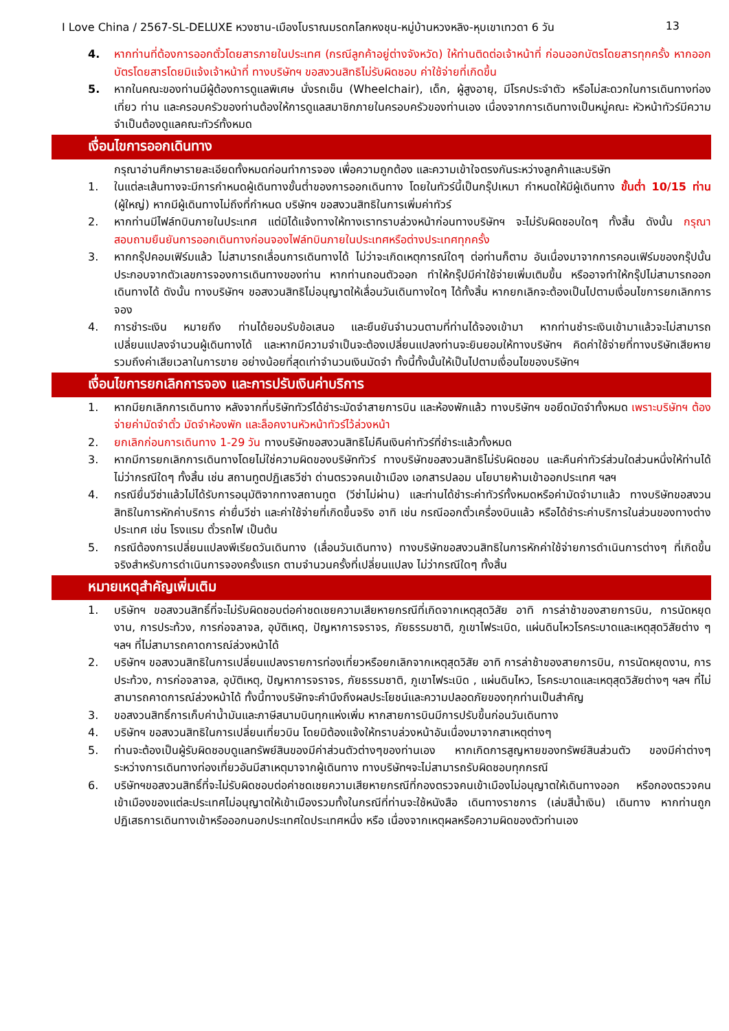I Love China / 2567-SL-DELUXE หวงซาน-เมืองโบราณมรดกโลกหงชุน-หมู่บ้านหวงหลิง-หุบเขาเทวดา 6 วัน 13
4. หากท่านที่ต้องการออกตั๋วโดยสารภายในประเทศ (กรณีลูกค้าอยู่ต่างจังหวัด) ให้ท่านติดต่อเจ้าหน้าที่ ก่อนออกบัตรโดยสารทุกครั้ง หากออกบัตรโดยสารโดยมิแจ้งเจ้าหน้าที่ ทางบริษัทฯ ขอสงวนสิทธิไม่รับผิดชอบ ค่าใช้จ่ายที่เกิดขึ้น
5. หากในคณะของท่านมีผู้ต้องการดูแลพิเศษ นั่งรถเข็น (Wheelchair), เด็ก, ผู้สูงอายุ, มีโรคประจำตัว หรือไม่สะดวกในการเดินทางท่องเที่ยว ท่าน และครอบครัวของท่านต้องให้การดูแลสมาชิกภายในครอบครัวของท่านเอง เนื่องจากการเดินทางเป็นหมู่คณะ หัวหน้าทัวร์มีความจำเป็นต้องดูแลคณะทัวร์ทั้งหมด
เงื่อนไขการออกเดินทาง
กรุณาอ่านศึกษารายละเอียดทั้งหมดก่อนทำการจอง เพื่อความถูกต้อง และความเข้าใจตรงกันระหว่างลูกค้าและบริษัท
1. ในแต่ละเส้นทางจะมีการกำหนดผู้เดินทางขั้นต่ำของการออกเดินทาง โดยในทัวร์นี้เป็นกรุ๊ปเหมา กำหนดให้มีผู้เดินทาง ขั้นต่ำ 10/15 ท่าน (ผู้ใหญ่) หากมีผู้เดินทางไม่ถึงที่กำหนด บริษัทฯ ขอสงวนสิทธิในการเพิ่มค่าทัวร์
2. หากท่านมีไฟล์ทบินภายในประเทศ แต่มิได้แจ้งทางให้ทางเราทราบล่วงหน้าก่อนทางบริษัทฯ จะไม่รับผิดชอบใดๆ ทั้งสิ้น ดังนั้น กรุณาสอบถามยืนยันการออกเดินทางก่อนจองไฟล์ทบินภายในประเทศหรือต่างประเทศทุกครั้ง
3. หากกรุ๊ปคอมเฟิร์มแล้ว ไม่สามารถเลื่อนการเดินทางได้ ไม่ว่าจะเกิดเหตุการณ์ใดๆ ต่อท่านก็ตาม อันเนื่องมาจากการคอนเฟิร์มของกรุ๊ปนั้น ประกอบจากตัวเลขการจองการเดินทางของท่าน หากท่านถอนตัวออก ทำให้กรุ๊ปมีค่าใช้จ่ายเพิ่มเติมขึ้น หรืออาจทำให้กรุ๊ปไม่สามารถออกเดินทางได้ ดังนั้น ทางบริษัทฯ ขอสงวนสิทธิไม่อนุญาตให้เลื่อนวันเดินทางใดๆ ได้ทั้งสิ้น หากยกเลิกจะต้องเป็นไปตามเงื่อนไขการยกเลิกการจอง
4. การชำระเงิน หมายถึง ท่านได้ยอมรับข้อเสนอ และยืนยันจำนวนตามที่ท่านได้จองเข้ามา หากท่านชำระเงินเข้ามาแล้วจะไม่สามารถเปลี่ยนแปลงจำนวนผู้เดินทางได้ และหากมีความจำเป็นจะต้องเปลี่ยนแปลงท่านจะยินยอมให้ทางบริษัทฯ คิดค่าใช้จ่ายที่ทางบริษัทเสียหาย รวมถึงค่าเสียเวลาในการขาย อย่างน้อยที่สุดเท่าจำนวนเงินมัดจำ ทั้งนี้ทั้งนั้นให้เป็นไปตามเงื่อนไขของบริษัทฯ
เงื่อนไขการยกเลิกการจอง และการปรับเงินค่าบริการ
1. หากมียกเลิกการเดินทาง หลังจากที่บริษัททัวร์ได้ชำระมัดจำสายการบิน และห้องพักแล้ว ทางบริษัทฯ ขอยึดมัดจำทั้งหมด เพราะบริษัทฯ ต้องจ่ายค่ามัดจำตั๋ว มัดจำห้องพัก และล็อคงานหัวหน้าทัวร์ไว้ล่วงหน้า
2. ยกเลิกก่อนการเดินทาง 1-29 วัน ทางบริษัทขอสงวนสิทธิไม่คืนเงินค่าทัวร์ที่ชำระแล้วทั้งหมด
3. หากมีการยกเลิกการเดินทางโดยไม่ใช่ความผิดของบริษัททัวร์ ทางบริษัทขอสงวนสิทธิไม่รับผิดชอบ และคืนค่าทัวร์ส่วนใดส่วนหนึ่งให้ท่านได้ไม่ว่ากรณีใดๆ ทั้งสิ้น เช่น สถานทูตปฏิเสธวีซ่า ด่านตรวจคนเข้าเมือง เอกสารปลอม นโยบายห้ามเข้าออกประเทศ ฯลฯ
4. กรณียื่นวีซ่าแล้วไม่ได้รับการอนุมัติจากทางสถานทูต (วีซ่าไม่ผ่าน) และท่านได้ชำระค่าทัวร์ทั้งหมดหรือค่ามัดจำมาแล้ว ทางบริษัทขอสงวนสิทธิในการหักค่าบริการ ค่ายื่นวีซ่า และค่าใช้จ่ายที่เกิดขึ้นจริง อาทิ เช่น กรณีออกตั๋วเครื่องบินแล้ว หรือได้ชำระค่าบริการในส่วนของทางต่างประเทศ เช่น โรงแรม ตั๋วรถไฟ เป็นต้น
5. กรณีต้องการเปลี่ยนแปลงพีเรียดวันเดินทาง (เลื่อนวันเดินทาง) ทางบริษัทขอสงวนสิทธิในการหักค่าใช้จ่ายการดำเนินการต่างๆ ที่เกิดขึ้นจริงสำหรับการดำเนินการจองครั้งแรก ตามจำนวนครั้งที่เปลี่ยนแปลง ไม่ว่ากรณีใดๆ ทั้งสิ้น
หมายเหตุสำคัญเพิ่มเติม
1. บริษัทฯ ขอสงวนสิทธิ์ที่จะไม่รับผิดชอบต่อค่าชดเชยความเสียหายกรณีที่เกิดจากเหตุสุดวิสัย อาทิ การล่าช้าของสายการบิน, การนัดหยุดงาน, การประท้วง, การก่อจลาจล, อุบัติเหตุ, ปัญหาการจราจร, ภัยธรรมชาติ, ภูเขาไฟระเบิด, แผ่นดินไหวโรคระบาดและเหตุสุดวิสัยต่าง ๆ ฯลฯ ที่ไม่สามารถคาดการณ์ล่วงหน้าได้
2. บริษัทฯ ขอสงวนสิทธิในการเปลี่ยนแปลงรายการท่องเที่ยวหรือยกเลิกจากเหตุสุดวิสัย อาทิ การล่าช้าของสายการบิน, การนัดหยุดงาน, การประท้วง, การก่อจลาจล, อุบัติเหตุ, ปัญหาการจราจร, ภัยธรรมชาติ, ภูเขาไฟระเบิด , แผ่นดินไหว, โรคระบาดและเหตุสุดวิสัยต่างๆ ฯลฯ ที่ไม่สามารถคาดการณ์ล่วงหน้าได้ ทั้งนี้ทางบริษัทจะคำนึงถึงผลประโยชน์และความปลอดภัยของทุกท่านเป็นสำคัญ
3. ขอสงวนสิทธิ์การเก็บค่าน้ำมันและภาษีสนามบินทุกแห่งเพิ่ม หากสายการบินมีการปรับขึ้นก่อนวันเดินทาง
4. บริษัทฯ ขอสงวนสิทธิในการเปลี่ยนเที่ยวบิน โดยมิต้องแจ้งให้ทราบล่วงหน้าอันเนื่องมาจากสาเหตุต่างๆ
5. ท่านจะต้องเป็นผู้รับผิดชอบดูแลทรัพย์สินของมีค่าส่วนตัวต่างๆของท่านเอง หากเกิดการสูญหายของทรัพย์สินส่วนตัว ของมีค่าต่างๆระหว่างการเดินทางท่องเที่ยวอันมีสาเหตุมาจากผู้เดินทาง ทางบริษัทฯจะไม่สามารถรับผิดชอบทุกกรณี
6. บริษัทฯขอสงวนสิทธิ์ที่จะไม่รับผิดชอบต่อค่าชดเชยความเสียหายกรณีที่กองตรวจคนเข้าเมืองไม่อนุญาตให้เดินทางออก หรือกองตรวจคนเข้าเมืองของแต่ละประเทศไม่อนุญาตให้เข้าเมืองรวมทั้งในกรณีที่ท่านจะใช้หนังสือ เดินทางราชการ (เล่มสีน้ำเงิน) เดินทาง หากท่านถูกปฏิเสธการเดินทางเข้าหรือออกนอกประเทศใดประเทศหนึ่ง หรือ เนื่องจากเหตุผลหรือความผิดของตัวท่านเอง